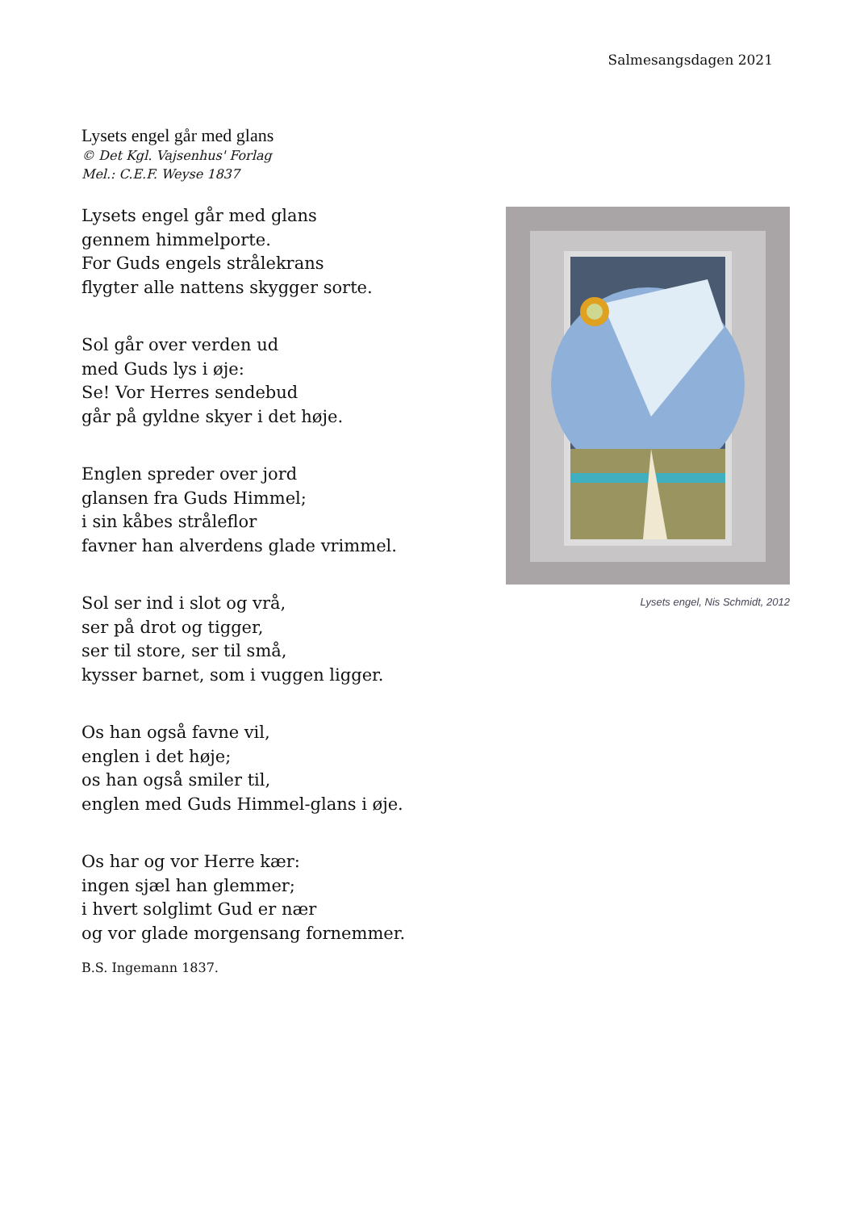Salmesangsdagen 2021
Lysets engel går med glans
© Det Kgl. Vajsenhus' Forlag
Mel.: C.E.F. Weyse 1837
Lysets engel går med glans
gennem himmelporte.
For Guds engels strålekrans
flygter alle nattens skygger sorte.
Sol går over verden ud
med Guds lys i øje:
Se! Vor Herres sendebud
går på gyldne skyer i det høje.
Englen spreder over jord
glansen fra Guds Himmel;
i sin kåbes stråleflor
favner han alverdens glade vrimmel.
Sol ser ind i slot og vrå,
ser på drot og tigger,
ser til store, ser til små,
kysser barnet, som i vuggen ligger.
Os han også favne vil,
englen i det høje;
os han også smiler til,
englen med Guds Himmel-glans i øje.
Os har og vor Herre kær:
ingen sjæl han glemmer;
i hvert solglimt Gud er nær
og vor glade morgensang fornemmer.
B.S. Ingemann 1837.
Lysets engel, Nis Schmidt, 2012